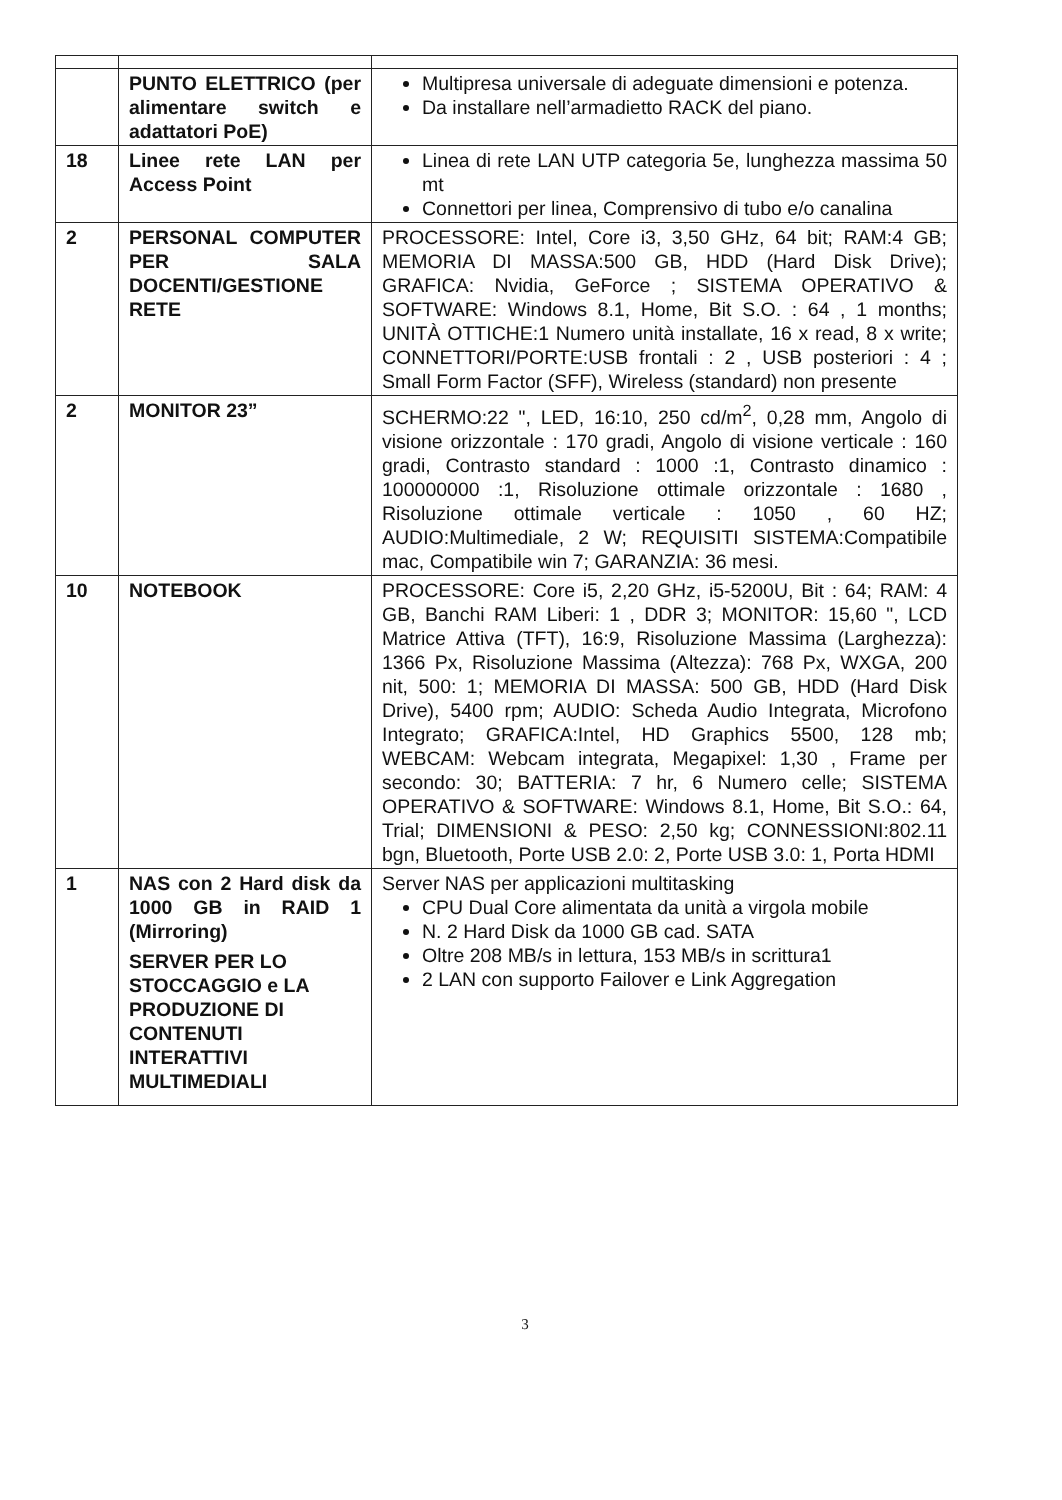| | PUNTO ELETTRICO (per alimentare switch e adattatori PoE) | Multipresa universale di adeguate dimensioni e potenza. Da installare nell’armadietto RACK del piano. |
| 18 | Linee rete LAN per Access Point | Linea di rete LAN UTP categoria 5e, lunghezza massima 50 mt Connettori per linea, Comprensivo di tubo e/o canalina |
| 2 | PERSONAL COMPUTER PER SALA DOCENTI/GESTIONE RETE | PROCESSORE: Intel, Core i3, 3,50 GHz, 64 bit; RAM:4 GB; MEMORIA DI MASSA:500 GB, HDD (Hard Disk Drive); GRAFICA: Nvidia, GeForce ; SISTEMA OPERATIVO & SOFTWARE: Windows 8.1, Home, Bit S.O. : 64 , 1 months; UNITÀ OTTICHE:1 Numero unità installate, 16 x read, 8 x write; CONNETTORI/PORTE:USB frontali : 2 , USB posteriori : 4 ; Small Form Factor (SFF), Wireless (standard) non presente |
| 2 | MONITOR 23” | SCHERMO:22 ", LED, 16:10, 250 cd/m<sup>2</sup>, 0,28 mm, Angolo di visione orizzontale : 170 gradi, Angolo di visione verticale : 160 gradi, Contrasto standard : 1000 :1, Contrasto dinamico : 100000000 :1, Risoluzione ottimale orizzontale : 1680 , Risoluzione ottimale verticale : 1050 , 60 HZ; AUDIO:Multimediale, 2 W; REQUISITI SISTEMA:Compatibile mac, Compatibile win 7; GARANZIA: 36 mesi. |
| 10 | NOTEBOOK | PROCESSORE: Core i5, 2,20 GHz, i5-5200U, Bit : 64; RAM: 4 GB, Banchi RAM Liberi: 1 , DDR 3; MONITOR: 15,60 ", LCD Matrice Attiva (TFT), 16:9, Risoluzione Massima (Larghezza): 1366 Px, Risoluzione Massima (Altezza): 768 Px, WXGA, 200 nit, 500: 1; MEMORIA DI MASSA: 500 GB, HDD (Hard Disk Drive), 5400 rpm; AUDIO: Scheda Audio Integrata, Microfono Integrato; GRAFICA:Intel, HD Graphics 5500, 128 mb; WEBCAM: Webcam integrata, Megapixel: 1,30 , Frame per secondo: 30; BATTERIA: 7 hr, 6 Numero celle; SISTEMA OPERATIVO & SOFTWARE: Windows 8.1, Home, Bit S.O.: 64, Trial; DIMENSIONI & PESO: 2,50 kg; CONNESSIONI:802.11 bgn, Bluetooth, Porte USB 2.0: 2, Porte USB 3.0: 1, Porta HDMI |
| 1 | NAS con 2 Hard disk da 1000 GB in RAID 1 (Mirroring) SERVER PER LO STOCCAGGIO e LA PRODUZIONE DI CONTENUTI INTERATTIVI MULTIMEDIALI | Server NAS per applicazioni multitasking CPU Dual Core alimentata da unità a virgola mobile N. 2 Hard Disk da 1000 GB cad. SATA Oltre 208 MB/s in lettura, 153 MB/s in scrittura1 2 LAN con supporto Failover e Link Aggregation |
3